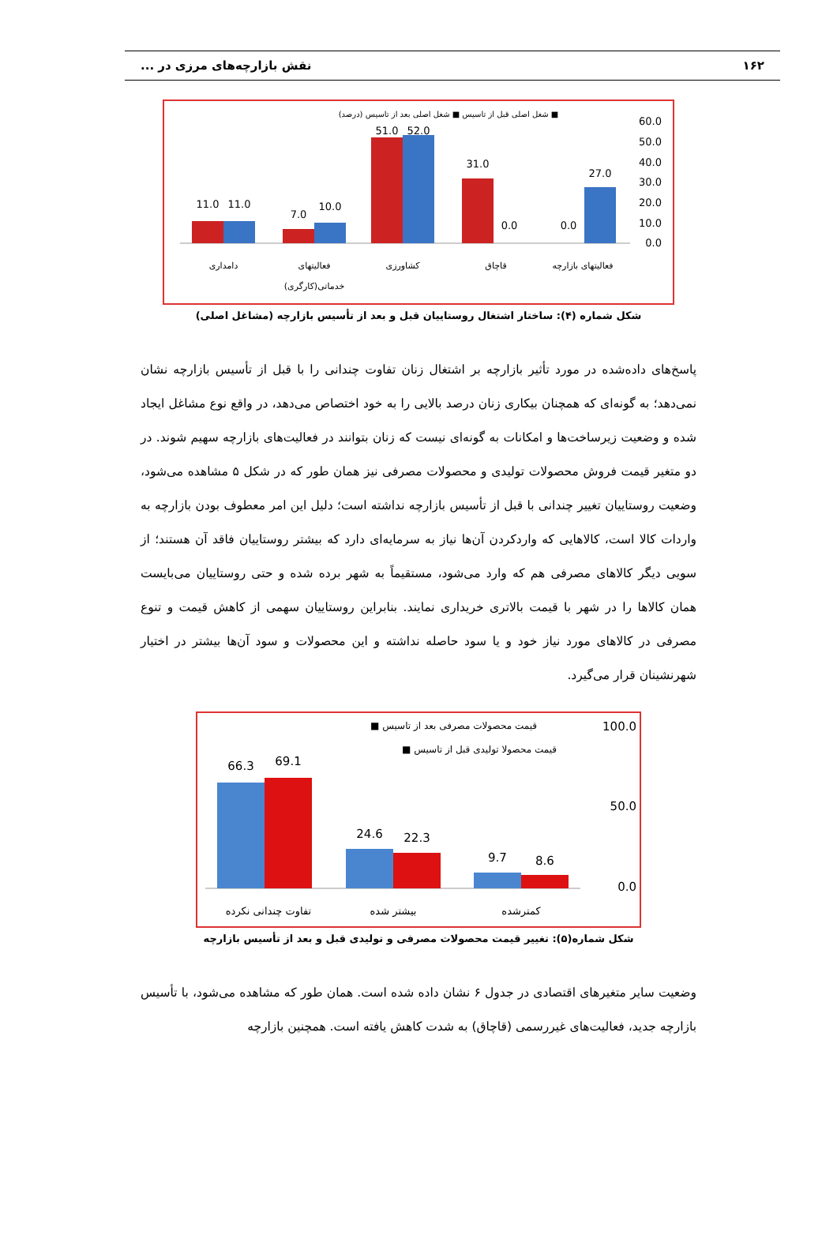۱۶۲ نقش بازارچه‌های مرزی در ...
■ شغل اصلی قبل از تاسیس ■ شغل اصلی بعد از تاسیس (درصد)
60.0
50.0
40.0
30.0
20.0
10.0
0.0
11.0
11.0
7.0
10.0
51.0
52.0
31.0
0.0
0.0
27.0
دامداری
فعالیتهای
خدماتی(کارگری)
کشاورزی
قاچاق
فعالیتهای بازارچه
شکل شماره (۴): ساختار اشتغال روستاییان قبل و بعد از تأسیس بازارچه (مشاغل اصلی)
پاسخ‌های داده‌شده در مورد تأثیر بازارچه بر اشتغال زنان تفاوت چندانی را با قبل از تأسیس بازارچه نشان نمی‌دهد؛ به گونه‌ای که همچنان بیکاری زنان درصد بالایی را به خود اختصاص می‌دهد، در واقع نوع مشاغل ایجاد شده و وضعیت زیرساخت‌ها و امکانات به گونه‌ای نیست که زنان بتوانند در فعالیت‌های بازارچه سهیم شوند. در دو متغیر قیمت فروش محصولات تولیدی و محصولات مصرفی نیز همان طور که در شکل ۵ مشاهده می‌شود، وضعیت روستاییان تغییر چندانی با قبل از تأسیس بازارچه نداشته است؛ دلیل این امر معطوف بودن بازارچه به واردات کالا است، کالاهایی که واردکردن آن‌ها نیاز به سرمایه‌ای دارد که بیشتر روستاییان فاقد آن هستند؛ از سویی دیگر کالاهای مصرفی هم که وارد می‌شود، مستقیماً به شهر برده شده و حتی روستاییان می‌بایست همان کالاها را در شهر با قیمت بالاتری خریداری نمایند. بنابراین روستاییان سهمی از کاهش قیمت و تنوع مصرفی در کالاهای مورد نیاز خود و یا سود حاصله نداشته و این محصولات و سود آن‌ها بیشتر در اختیار شهرنشینان قرار می‌گیرد.
قیمت محصولات مصرفی بعد از تاسیس ■
قیمت محصولا تولیدی قبل از تاسیس ■
100.0
50.0
0.0
66.3
69.1
24.6
22.3
9.7
8.6
تفاوت چندانی نکرده
بیشتر شده
کمترشده
شکل شماره(۵): تغییر قیمت محصولات مصرفی و تولیدی قبل و بعد از تأسیس بازارچه
وضعیت سایر متغیرهای اقتصادی در جدول ۶ نشان داده شده است. همان طور که مشاهده می‌شود، با تأسیس بازارچه جدید، فعالیت‌های غیررسمی (قاچاق) به شدت کاهش یافته است. همچنین بازارچه